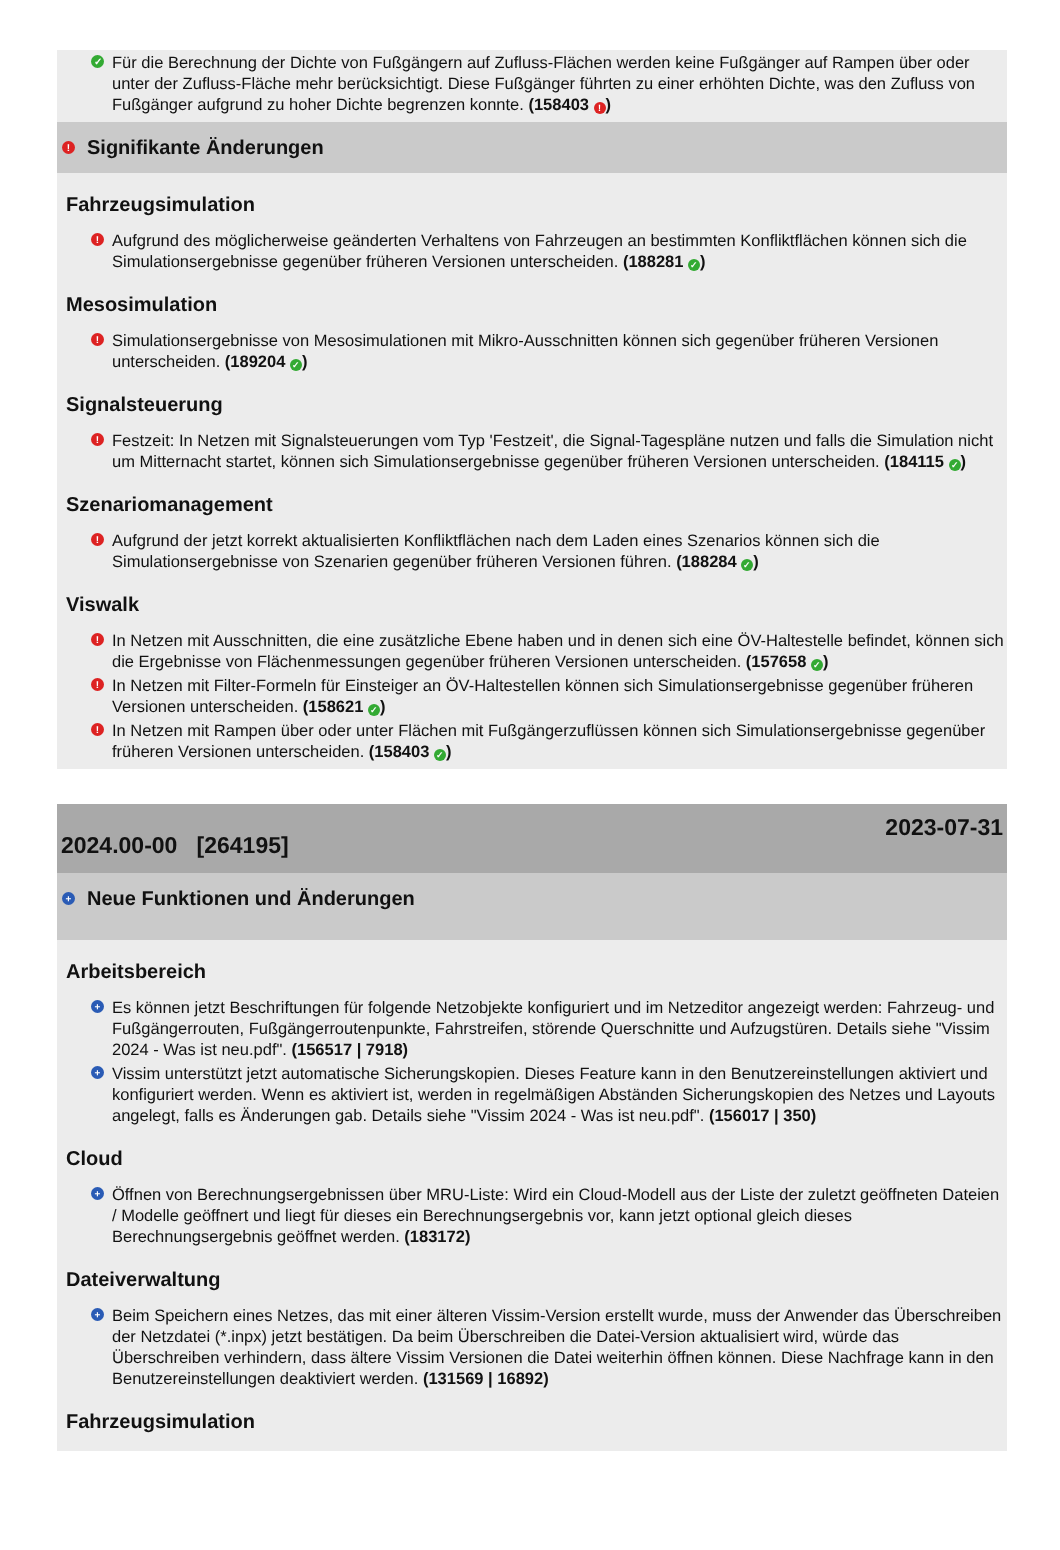✓ Für die Berechnung der Dichte von Fußgängern auf Zufluss-Flächen werden keine Fußgänger auf Rampen über oder unter der Zufluss-Fläche mehr berücksichtigt. Diese Fußgänger führten zu einer erhöhten Dichte, was den Zufluss von Fußgänger aufgrund zu hoher Dichte begrenzen konnte. (158403 !)
! Signifikante Änderungen
Fahrzeugsimulation
! Aufgrund des möglicherweise geänderten Verhaltens von Fahrzeugen an bestimmten Konfliktflächen können sich die Simulationsergebnisse gegenüber früheren Versionen unterscheiden. (188281 ✓)
Mesosimulation
! Simulationsergebnisse von Mesosimulationen mit Mikro-Ausschnitten können sich gegenüber früheren Versionen unterscheiden. (189204 ✓)
Signalsteuerung
! Festzeit: In Netzen mit Signalsteuerungen vom Typ 'Festzeit', die Signal-Tagespläne nutzen und falls die Simulation nicht um Mitternacht startet, können sich Simulationsergebnisse gegenüber früheren Versionen unterscheiden. (184115 ✓)
Szenariomanagement
! Aufgrund der jetzt korrekt aktualisierten Konfliktflächen nach dem Laden eines Szenarios können sich die Simulationsergebnisse von Szenarien gegenüber früheren Versionen führen. (188284 ✓)
Viswalk
! In Netzen mit Ausschnitten, die eine zusätzliche Ebene haben und in denen sich eine ÖV-Haltestelle befindet, können sich die Ergebnisse von Flächenmessungen gegenüber früheren Versionen unterscheiden. (157658 ✓)
! In Netzen mit Filter-Formeln für Einsteiger an ÖV-Haltestellen können sich Simulationsergebnisse gegenüber früheren Versionen unterscheiden. (158621 ✓)
! In Netzen mit Rampen über oder unter Flächen mit Fußgängerzuflüssen können sich Simulationsergebnisse gegenüber früheren Versionen unterscheiden. (158403 ✓)
2024.00-00 [264195] 2023-07-31
+ Neue Funktionen und Änderungen
Arbeitsbereich
+ Es können jetzt Beschriftungen für folgende Netzobjekte konfiguriert und im Netzeditor angezeigt werden: Fahrzeug- und Fußgängerrouten, Fußgängerroutenpunkte, Fahrstreifen, störende Querschnitte und Aufzugstüren. Details siehe "Vissim 2024 - Was ist neu.pdf". (156517 | 7918)
+ Vissim unterstützt jetzt automatische Sicherungskopien. Dieses Feature kann in den Benutzereinstellungen aktiviert und konfiguriert werden. Wenn es aktiviert ist, werden in regelmäßigen Abständen Sicherungskopien des Netzes und Layouts angelegt, falls es Änderungen gab. Details siehe "Vissim 2024 - Was ist neu.pdf". (156017 | 350)
Cloud
+ Öffnen von Berechnungsergebnissen über MRU-Liste: Wird ein Cloud-Modell aus der Liste der zuletzt geöffneten Dateien / Modelle geöffnert und liegt für dieses ein Berechnungsergebnis vor, kann jetzt optional gleich dieses Berechnungsergebnis geöffnet werden. (183172)
Dateiverwaltung
+ Beim Speichern eines Netzes, das mit einer älteren Vissim-Version erstellt wurde, muss der Anwender das Überschreiben der Netzdatei (*.inpx) jetzt bestätigen. Da beim Überschreiben die Datei-Version aktualisiert wird, würde das Überschreiben verhindern, dass ältere Vissim Versionen die Datei weiterhin öffnen können. Diese Nachfrage kann in den Benutzereinstellungen deaktiviert werden. (131569 | 16892)
Fahrzeugsimulation